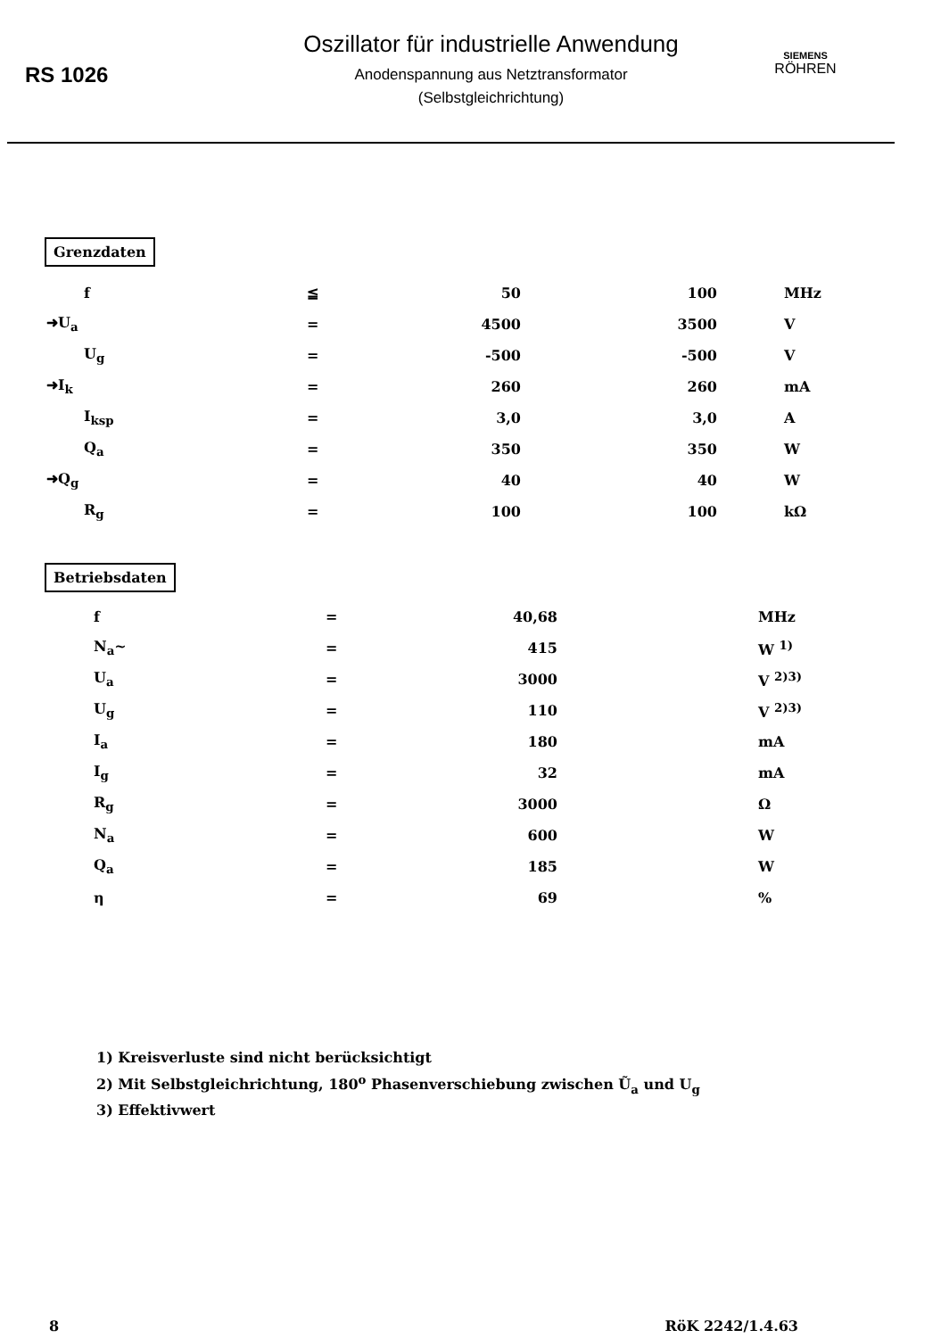RS 1026
Oszillator für industrielle Anwendung
Anodenspannung aus Netztransformator
(Selbstgleichrichtung)
SIEMENS
RÖHREN
Grenzdaten
| f | ≦ | 50 | 100 | MHz |
| ➜U<sub>a</sub> | = | 4500 | 3500 | V |
| U<sub>g</sub> | = | -500 | -500 | V |
| ➜I<sub>k</sub> | = | 260 | 260 | mA |
| I<sub>ksp</sub> | = | 3,0 | 3,0 | A |
| Q<sub>a</sub> | = | 350 | 350 | W |
| ➜Q<sub>g</sub> | = | 40 | 40 | W |
| R<sub>g</sub> | = | 100 | 100 | kΩ |
Betriebsdaten
| f | = | 40,68 | MHz |
| N<sub>a</sub>~ | = | 415 | W <sup>1)</sup> |
| U<sub>a</sub> | = | 3000 | V <sup>2)3)</sup> |
| U<sub>g</sub> | = | 110 | V <sup>2)3)</sup> |
| I<sub>a</sub> | = | 180 | mA |
| I<sub>g</sub> | = | 32 | mA |
| R<sub>g</sub> | = | 3000 | Ω |
| N<sub>a</sub> | = | 600 | W |
| Q<sub>a</sub> | = | 185 | W |
| η | = | 69 | % |
1) Kreisverluste sind nicht berücksichtigt
2) Mit Selbstgleichrichtung, 180<sup>o</sup> Phasenverschiebung zwischen Ũ<sub>a</sub> und U<sub>g</sub>
3) Effektivwert
8 RöK 2242/1.4.63